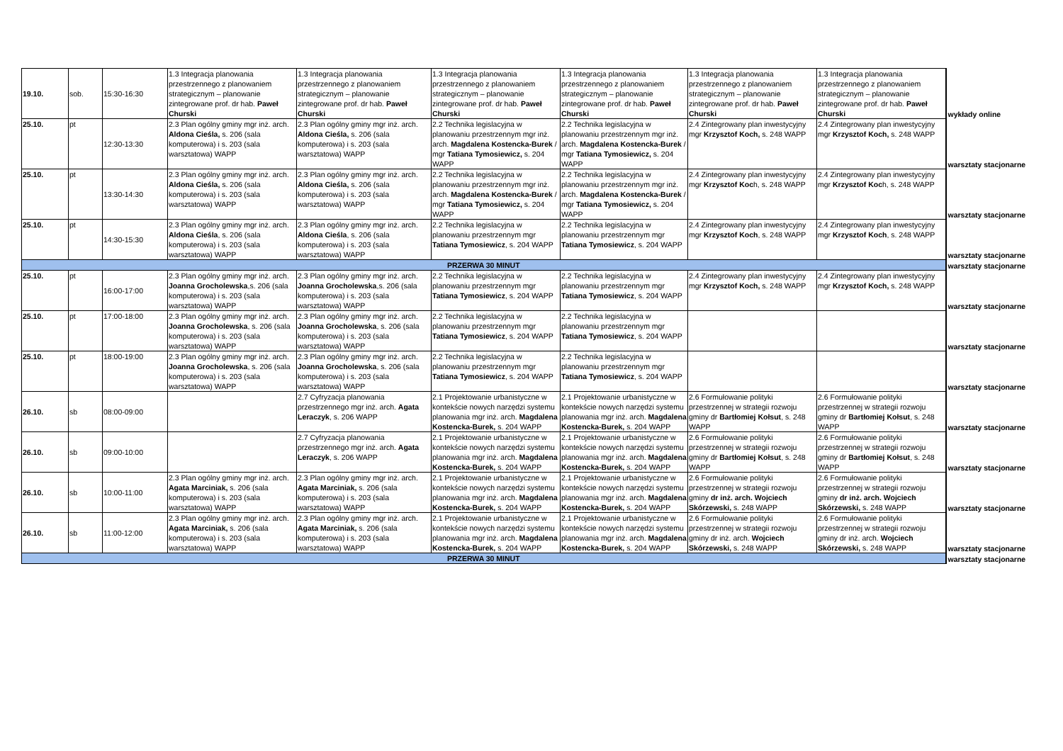| 19.10. | sob. | 15:30-16:30 | 1.3 Integracja planowania przestrzennego z planowaniem strategicznym – planowanie zintegrowane prof. dr hab. Paweł Churski | 1.3 Integracja planowania przestrzennego z planowaniem strategicznym – planowanie zintegrowane prof. dr hab. Paweł Churski | 1.3 Integracja planowania przestrzennego z planowaniem strategicznym – planowanie zintegrowane prof. dr hab. Paweł Churski | 1.3 Integracja planowania przestrzennego z planowaniem strategicznym – planowanie zintegrowane prof. dr hab. Paweł Churski | 1.3 Integracja planowania przestrzennego z planowaniem strategicznym – planowanie zintegrowane prof. dr hab. Paweł Churski | 1.3 Integracja planowania przestrzennego z planowaniem strategicznym – planowanie zintegrowane prof. dr hab. Paweł Churski | wykłady online |
| 25.10. | pt | 12:30-13:30 | 2.3 Plan ogólny gminy mgr inż. arch. Aldona Cieśla, s. 206 (sala komputerowa) i s. 203 (sala warsztatowa) WAPP | 2.3 Plan ogólny gminy mgr inż. arch. Aldona Cieśla, s. 206 (sala komputerowa) i s. 203 (sala warsztatowa) WAPP | 2.2 Technika legislacyjna w planowaniu przestrzennym mgr inż. arch. Magdalena Kostencka-Burek / mgr Tatiana Tymosiewicz, s. 204 WAPP | 2.2 Technika legislacyjna w planowaniu przestrzennym mgr inż. arch. Magdalena Kostencka-Burek / mgr Tatiana Tymosiewicz, s. 204 WAPP | 2.4 Zintegrowany plan inwestycyjny mgr Krzysztof Koch, s. 248 WAPP | 2.4 Zintegrowany plan inwestycyjny mgr Krzysztof Koch, s. 248 WAPP | warsztaty stacjonarne |
| 25.10. | pt | 13:30-14:30 | 2.3 Plan ogólny gminy mgr inż. arch. Aldona Cieśla, s. 206 (sala komputerowa) i s. 203 (sala warsztatowa) WAPP | 2.3 Plan ogólny gminy mgr inż. arch. Aldona Cieśla, s. 206 (sala komputerowa) i s. 203 (sala warsztatowa) WAPP | 2.2 Technika legislacyjna w planowaniu przestrzennym mgr inż. arch. Magdalena Kostencka-Burek / mgr Tatiana Tymosiewicz, s. 204 WAPP | 2.2 Technika legislacyjna w planowaniu przestrzennym mgr inż. arch. Magdalena Kostencka-Burek / mgr Tatiana Tymosiewicz, s. 204 WAPP | 2.4 Zintegrowany plan inwestycyjny mgr Krzysztof Koc h, s. 248 WAPP | 2.4 Zintegrowany plan inwestycyjny mgr Krzysztof Koc h, s. 248 WAPP | warsztaty stacjonarne |
| 25.10. | pt | 14:30-15:30 | 2.3 Plan ogólny gminy mgr inż. arch. Aldona Cieśla , s. 206 (sala komputerowa) i s. 203 (sala warsztatowa) WAPP | 2.3 Plan ogólny gminy mgr inż. arch. Aldona Cieśla , s. 206 (sala komputerowa) i s. 203 (sala warsztatowa) WAPP | 2.2 Technika legislacyjna w planowaniu przestrzennym mgr Tatiana Tymosiewicz , s. 204 WAPP | 2.2 Technika legislacyjna w planowaniu przestrzennym mgr Tatiana Tymosiewicz , s. 204 WAPP | 2.4 Zintegrowany plan inwestycyjny mgr Krzysztof Koch , s. 248 WAPP | 2.4 Zintegrowany plan inwestycyjny mgr Krzysztof Koch , s. 248 WAPP | warsztaty stacjonarne |
| PRZERWA 30 MINUT | | | | | | | | | warsztaty stacjonarne |
| 25.10. | pt | 16:00-17:00 | 2.3 Plan ogólny gminy mgr inż. arch. Joanna Grocholewska ,s. 206 (sala komputerowa) i s. 203 (sala warsztatowa) WAPP | 2.3 Plan ogólny gminy mgr inż. arch. Joanna Grocholewska ,s. 206 (sala komputerowa) i s. 203 (sala warsztatowa) WAPP | 2.2 Technika legislacyjna w planowaniu przestrzennym mgr Tatiana Tymosiewicz , s. 204 WAPP | 2.2 Technika legislacyjna w planowaniu przestrzennym mgr Tatiana Tymosiewicz , s. 204 WAPP | 2.4 Zintegrowany plan inwestycyjny mgr Krzysztof Koch, s. 248 WAPP | 2.4 Zintegrowany plan inwestycyjny mgr Krzysztof Koch, s. 248 WAPP | warsztaty stacjonarne |
| 25.10. | pt | 17:00-18:00 | 2.3 Plan ogólny gminy mgr inż. arch. Joanna Grocholewska , s. 206 (sala komputerowa) i s. 203 (sala warsztatowa) WAPP | 2.3 Plan ogólny gminy mgr inż. arch. Joanna Grocholewska , s. 206 (sala komputerowa) i s. 203 (sala warsztatowa) WAPP | 2.2 Technika legislacyjna w planowaniu przestrzennym mgr Tatiana Tymosiewicz , s. 204 WAPP | 2.2 Technika legislacyjna w planowaniu przestrzennym mgr Tatiana Tymosiewicz , s. 204 WAPP | | | warsztaty stacjonarne |
| 25.10. | pt | 18:00-19:00 | 2.3 Plan ogólny gminy mgr inż. arch. Joanna Grocholewska , s. 206 (sala komputerowa) i s. 203 (sala warsztatowa) WAPP | 2.3 Plan ogólny gminy mgr inż. arch. Joanna Grocholewska , s. 206 (sala komputerowa) i s. 203 (sala warsztatowa) WAPP | 2.2 Technika legislacyjna w planowaniu przestrzennym mgr Tatiana Tymosiewicz , s. 204 WAPP | 2.2 Technika legislacyjna w planowaniu przestrzennym mgr Tatiana Tymosiewicz , s. 204 WAPP | | | warsztaty stacjonarne |
| 26.10. | sb | 08:00-09:00 | | 2.7 Cyfryzacja planowania przestrzennego mgr inż. arch. Agata Leraczyk , s. 206 WAPP | 2.1 Projektowanie urbanistyczne w kontekście nowych narzędzi systemu planowania mgr inż. arch. Magdalena Kostencka-Burek, s. 204 WAPP | 2.1 Projektowanie urbanistyczne w kontekście nowych narzędzi systemu planowania mgr inż. arch. Magdalena Kostencka-Burek, s. 204 WAPP | 2.6 Formułowanie polityki przestrzennej w strategii rozwoju gminy dr Bartłomiej Kołsut , s. 248 WAPP | 2.6 Formułowanie polityki przestrzennej w strategii rozwoju gminy dr Bartłomiej Kołsut , s. 248 WAPP | warsztaty stacjonarne |
| 26.10. | sb | 09:00-10:00 | | 2.7 Cyfryzacja planowania przestrzennego mgr inż. arch. Agata Leraczyk , s. 206 WAPP | 2.1 Projektowanie urbanistyczne w kontekście nowych narzędzi systemu planowania mgr inż. arch. Magdalena Kostencka-Burek, s. 204 WAPP | 2.1 Projektowanie urbanistyczne w kontekście nowych narzędzi systemu planowania mgr inż. arch. Magdalena Kostencka-Burek, s. 204 WAPP | 2.6 Formułowanie polityki przestrzennej w strategii rozwoju gminy dr Bartłomiej Kołsut , s. 248 WAPP | 2.6 Formułowanie polityki przestrzennej w strategii rozwoju gminy dr Bartłomiej Kołsut , s. 248 WAPP | warsztaty stacjonarne |
| 26.10. | sb | 10:00-11:00 | 2.3 Plan ogólny gminy mgr inż. arch. Agata Marciniak, s. 206 (sala komputerowa) i s. 203 (sala warsztatowa) WAPP | 2.3 Plan ogólny gminy mgr inż. arch. Agata Marciniak, s. 206 (sala komputerowa) i s. 203 (sala warsztatowa) WAPP | 2.1 Projektowanie urbanistyczne w kontekście nowych narzędzi systemu planowania mgr inż. arch. Magdalena Kostencka-Burek, s. 204 WAPP | 2.1 Projektowanie urbanistyczne w kontekście nowych narzędzi systemu planowania mgr inż. arch. Magdalena Kostencka-Burek, s. 204 WAPP | 2.6 Formułowanie polityki przestrzennej w strategii rozwoju gminy dr inż. arch. Wojciech Skórzewski, s. 248 WAPP | 2.6 Formułowanie polityki przestrzennej w strategii rozwoju gminy dr inż. arch. Wojciech Skórzewski, s. 248 WAPP | warsztaty stacjonarne |
| 26.10. | sb | 11:00-12:00 | 2.3 Plan ogólny gminy mgr inż. arch. Agata Marciniak, s. 206 (sala komputerowa) i s. 203 (sala warsztatowa) WAPP | 2.3 Plan ogólny gminy mgr inż. arch. Agata Marciniak, s. 206 (sala komputerowa) i s. 203 (sala warsztatowa) WAPP | 2.1 Projektowanie urbanistyczne w kontekście nowych narzędzi systemu planowania mgr inż. arch. Magdalena Kostencka-Burek, s. 204 WAPP | 2.1 Projektowanie urbanistyczne w kontekście nowych narzędzi systemu planowania mgr inż. arch. Magdalena Kostencka-Burek, s. 204 WAPP | 2.6 Formułowanie polityki przestrzennej w strategii rozwoju gminy dr inż. arch. Wojciech Skórzewski, s. 248 WAPP | 2.6 Formułowanie polityki przestrzennej w strategii rozwoju gminy dr inż. arch. Wojciech Skórzewski, s. 248 WAPP | warsztaty stacjonarne |
| PRZERWA 30 MINUT | | | | | | | | | warsztaty stacjonarne |